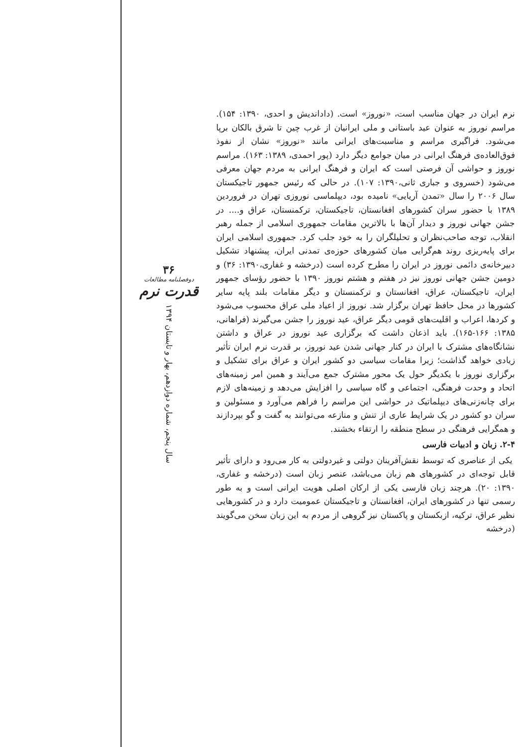نرم ایران در جهان مناسب است، «نوروز» است. (داداندیش و احدی، ۱۳۹۰: ۱۵۴). مراسم نوروز به عنوان عید باستانی و ملی ایرانیان از غرب چین تا شرق بالکان برپا می‌شود. فراگیری مراسم و مناسبت‌های ایرانی مانند «نوروز» نشان از نفوذ فوق‌العاده‌ی فرهنگ ایرانی در میان جوامع دیگر دارد (پور احمدی، ۱۳۸۹: ۱۶۳). مراسم نوروز و حواشی آن فرصتی است که ایران و فرهنگ ایرانی به مردم جهان معرفی می‌شود (خسروی و جباری ثانی،۱۳۹۰: ۱۰۷). در حالی که رئیس جمهور تاجیکستان سال ۲۰۰۶ را سال «تمدن آریایی» نامیده بود، دیپلماسی نوروزی تهران در فروردین ۱۳۸۹ با حضور سران کشورهای افغانستان، تاجیکستان، ترکمنستان، عراق و.... در جشن جهانی نوروز و دیدار آن‌ها با بالاترین مقامات جمهوری اسلامی از جمله رهبر انقلاب، توجه صاحب‌نظران و تحلیلگران را به خود جلب کرد. جمهوری اسلامی ایران برای پایه‌ریزی روند هم‌گرایی میان کشورهای حوزه‌ی تمدنی ایران، پیشنهاد تشکیل دبیرخانه‌ی دائمی نوروز در ایران را مطرح کرده است (درخشه و غفاری،۱۳۹۰: ۳۶) و دومین جشن جهانی نوروز نیز در هفتم و هشتم نوروز ۱۳۹۰ با حضور رؤسای جمهور ایران، تاجیکستان، عراق، افغانستان و ترکمنستان و دیگر مقامات بلند پایه سایر کشورها در محل حافظ تهران برگزار شد. نوروز از اعیاد ملی عراق محسوب می‌شود و کردها، اعراب و اقلیت‌های قومی دیگر عراق، عید نوروز را جشن می‌گیرند (فراهانی، ۱۳۸۵: ۱۶۶-۱۶۵). باید اذعان داشت که برگزاری عید نوروز در عراق و داشتن نشانگاه‌های مشترک با ایران در کنار جهانی شدن عید نوروز، بر قدرت نرم ایران تأثیر زیادی خواهد گذاشت؛ زیرا مقامات سیاسی دو کشور ایران و عراق برای تشکیل و برگزاری نوروز با یکدیگر حول یک محور مشترک جمع می‌آیند و همین امر زمینه‌های اتحاد و وحدت فرهنگی، اجتماعی و گاه سیاسی را افزایش می‌دهد و زمینه‌های لازم برای چانه‌زنی‌های دیپلماتیک در حواشی این مراسم را فراهم می‌آورد و مسئولین و سران دو کشور در یک شرایط عاری از تنش و منازعه می‌توانند به گفت و گو بپردازند و همگرایی فرهنگی در سطح منطقه را ارتقاء بخشند.
۲-۴. زبان و ادبیات فارسی
یکی از عناصری که توسط نقش‌آفرینان دولتی و غیردولتی به کار می‌رود و دارای تأثیر قابل توجه‌ای در کشورهای هم زبان می‌باشد، عنصر زبان است (درخشه و غفاری، ۱۳۹۰: ۲۰). هرچند زبان فارسی یکی از ارکان اصلی هویت ایرانی است و به طور رسمی تنها در کشورهای ایران، افغانستان و تاجیکستان عمومیت دارد و در کشورهایی نظیر عراق، ترکیه، ازبکستان و پاکستان نیز گروهی از مردم به این زبان سخن می‌گویند (درخشه
۳۶
دوفصلنامه مطالعات
قدرت نرم
سال پنجم، شماره دوازدهم، بهار و تابستان ۱۳۹۴